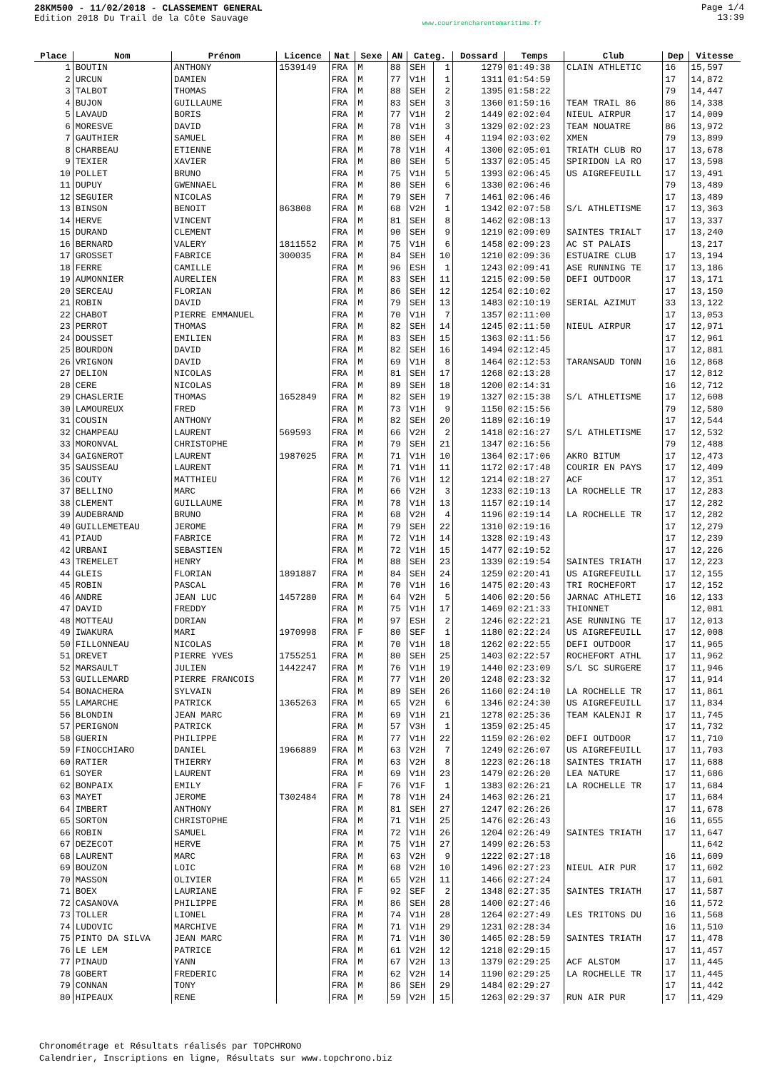28KM500 - 11/02/2018 - CLASSEMENT GENERAL
Edition 2018 Du Trail de la Côte Sauvage
www.courirencharentemaritime.fr
Page 1/4
13:39
| Place | Nom | Prénom | Licence | Nat | Sexe | AN | Categ. | | Dossard | Temps | Club | Dep | Vitesse |
| --- | --- | --- | --- | --- | --- | --- | --- | --- | --- | --- | --- | --- | --- |
| 1 | BOUTIN | ANTHONY | 1539149 | FRA | M | 88 | SEH | 1 | 1279 | 01:49:38 | CLAIN ATHLETIC | 16 | 15,597 |
| 2 | URCUN | DAMIEN | | FRA | M | 77 | V1H | 1 | 1311 | 01:54:59 | | 17 | 14,872 |
| 3 | TALBOT | THOMAS | | FRA | M | 88 | SEH | 2 | 1395 | 01:58:22 | | 79 | 14,447 |
| 4 | BUJON | GUILLAUME | | FRA | M | 83 | SEH | 3 | 1360 | 01:59:16 | TEAM TRAIL 86 | 86 | 14,338 |
| 5 | LAVAUD | BORIS | | FRA | M | 77 | V1H | 2 | 1449 | 02:02:04 | NIEUL AIRPUR | 17 | 14,009 |
| 6 | MORESVE | DAVID | | FRA | M | 78 | V1H | 3 | 1329 | 02:02:23 | TEAM NOUATRE | 86 | 13,972 |
| 7 | GAUTHIER | SAMUEL | | FRA | M | 80 | SEH | 4 | 1194 | 02:03:02 | XMEN | 79 | 13,899 |
| 8 | CHARBEAU | ETIENNE | | FRA | M | 78 | V1H | 4 | 1300 | 02:05:01 | TRIATH CLUB RO | 17 | 13,678 |
| 9 | TEXIER | XAVIER | | FRA | M | 80 | SEH | 5 | 1337 | 02:05:45 | SPIRIDON LA RO | 17 | 13,598 |
| 10 | POLLET | BRUNO | | FRA | M | 75 | V1H | 5 | 1393 | 02:06:45 | US AIGREFEUILL | 17 | 13,491 |
| 11 | DUPUY | GWENNAEL | | FRA | M | 80 | SEH | 6 | 1330 | 02:06:46 | | 79 | 13,489 |
| 12 | SEGUIER | NICOLAS | | FRA | M | 79 | SEH | 7 | 1461 | 02:06:46 | | 17 | 13,489 |
| 13 | BINSON | BENOIT | 863808 | FRA | M | 68 | V2H | 1 | 1342 | 02:07:58 | S/L ATHLETISME | 17 | 13,363 |
| 14 | HERVE | VINCENT | | FRA | M | 81 | SEH | 8 | 1462 | 02:08:13 | | 17 | 13,337 |
| 15 | DURAND | CLEMENT | | FRA | M | 90 | SEH | 9 | 1219 | 02:09:09 | SAINTES TRIALT | 17 | 13,240 |
| 16 | BERNARD | VALERY | 1811552 | FRA | M | 75 | V1H | 6 | 1458 | 02:09:23 | AC ST PALAIS | | 13,217 |
| 17 | GROSSET | FABRICE | 300035 | FRA | M | 84 | SEH | 10 | 1210 | 02:09:36 | ESTUAIRE CLUB | 17 | 13,194 |
| 18 | FERRE | CAMILLE | | FRA | M | 96 | ESH | 1 | 1243 | 02:09:41 | ASE RUNNING TE | 17 | 13,186 |
| 19 | AUMONNIER | AURELIEN | | FRA | M | 83 | SEH | 11 | 1215 | 02:09:50 | DEFI OUTDOOR | 17 | 13,171 |
| 20 | SERCEAU | FLORIAN | | FRA | M | 86 | SEH | 12 | 1254 | 02:10:02 | | 17 | 13,150 |
| 21 | ROBIN | DAVID | | FRA | M | 79 | SEH | 13 | 1483 | 02:10:19 | SERIAL AZIMUT | 33 | 13,122 |
| 22 | CHABOT | PIERRE EMMANUEL | | FRA | M | 70 | V1H | 7 | 1357 | 02:11:00 | | 17 | 13,053 |
| 23 | PERROT | THOMAS | | FRA | M | 82 | SEH | 14 | 1245 | 02:11:50 | NIEUL AIRPUR | 17 | 12,971 |
| 24 | DOUSSET | EMILIEN | | FRA | M | 83 | SEH | 15 | 1363 | 02:11:56 | | 17 | 12,961 |
| 25 | BOURDON | DAVID | | FRA | M | 82 | SEH | 16 | 1494 | 02:12:45 | | 17 | 12,881 |
| 26 | VRIGNON | DAVID | | FRA | M | 69 | V1H | 8 | 1464 | 02:12:53 | TARANSAUD TONN | 16 | 12,868 |
| 27 | DELION | NICOLAS | | FRA | M | 81 | SEH | 17 | 1268 | 02:13:28 | | 17 | 12,812 |
| 28 | CERE | NICOLAS | | FRA | M | 89 | SEH | 18 | 1200 | 02:14:31 | | 16 | 12,712 |
| 29 | CHASLERIE | THOMAS | 1652849 | FRA | M | 82 | SEH | 19 | 1327 | 02:15:38 | S/L ATHLETISME | 17 | 12,608 |
| 30 | LAMOUREUX | FRED | | FRA | M | 73 | V1H | 9 | 1150 | 02:15:56 | | 79 | 12,580 |
| 31 | COUSIN | ANTHONY | | FRA | M | 82 | SEH | 20 | 1189 | 02:16:19 | | 17 | 12,544 |
| 32 | CHAMPEAU | LAURENT | 569593 | FRA | M | 66 | V2H | 2 | 1418 | 02:16:27 | S/L ATHLETISME | 17 | 12,532 |
| 33 | MORONVAL | CHRISTOPHE | | FRA | M | 79 | SEH | 21 | 1347 | 02:16:56 | | 79 | 12,488 |
| 34 | GAIGNEROT | LAURENT | 1987025 | FRA | M | 71 | V1H | 10 | 1364 | 02:17:06 | AKRO BITUM | 17 | 12,473 |
| 35 | SAUSSEAU | LAURENT | | FRA | M | 71 | V1H | 11 | 1172 | 02:17:48 | COURIR EN PAYS | 17 | 12,409 |
| 36 | COUTY | MATTHIEU | | FRA | M | 76 | V1H | 12 | 1214 | 02:18:27 | ACF | 17 | 12,351 |
| 37 | BELLINO | MARC | | FRA | M | 66 | V2H | 3 | 1233 | 02:19:13 | LA ROCHELLE TR | 17 | 12,283 |
| 38 | CLEMENT | GUILLAUME | | FRA | M | 78 | V1H | 13 | 1157 | 02:19:14 | | 17 | 12,282 |
| 39 | AUDEBRAND | BRUNO | | FRA | M | 68 | V2H | 4 | 1196 | 02:19:14 | LA ROCHELLE TR | 17 | 12,282 |
| 40 | GUILLEMETEAU | JEROME | | FRA | M | 79 | SEH | 22 | 1310 | 02:19:16 | | 17 | 12,279 |
| 41 | PIAUD | FABRICE | | FRA | M | 72 | V1H | 14 | 1328 | 02:19:43 | | 17 | 12,239 |
| 42 | URBANI | SEBASTIEN | | FRA | M | 72 | V1H | 15 | 1477 | 02:19:52 | | 17 | 12,226 |
| 43 | TREMELET | HENRY | | FRA | M | 88 | SEH | 23 | 1339 | 02:19:54 | SAINTES TRIATH | 17 | 12,223 |
| 44 | GLEIS | FLORIAN | 1891887 | FRA | M | 84 | SEH | 24 | 1259 | 02:20:41 | US AIGREFEUILL | 17 | 12,155 |
| 45 | ROBIN | PASCAL | | FRA | M | 70 | V1H | 16 | 1475 | 02:20:43 | TRI ROCHEFORT | 17 | 12,152 |
| 46 | ANDRE | JEAN LUC | 1457280 | FRA | M | 64 | V2H | 5 | 1406 | 02:20:56 | JARNAC ATHLETI | 16 | 12,133 |
| 47 | DAVID | FREDDY | | FRA | M | 75 | V1H | 17 | 1469 | 02:21:33 | THIONNET | | 12,081 |
| 48 | MOTTEAU | DORIAN | | FRA | M | 97 | ESH | 2 | 1246 | 02:22:21 | ASE RUNNING TE | 17 | 12,013 |
| 49 | IWAKURA | MARI | 1970998 | FRA | F | 80 | SEF | 1 | 1180 | 02:22:24 | US AIGREFEUILL | 17 | 12,008 |
| 50 | FILLONNEAU | NICOLAS | | FRA | M | 70 | V1H | 18 | 1262 | 02:22:55 | DEFI OUTDOOR | 17 | 11,965 |
| 51 | DREVET | PIERRE YVES | 1755251 | FRA | M | 80 | SEH | 25 | 1403 | 02:22:57 | ROCHEFORT ATHL | 17 | 11,962 |
| 52 | MARSAULT | JULIEN | 1442247 | FRA | M | 76 | V1H | 19 | 1440 | 02:23:09 | S/L SC SURGERE | 17 | 11,946 |
| 53 | GUILLEMARD | PIERRE FRANCOIS | | FRA | M | 77 | V1H | 20 | 1248 | 02:23:32 | | 17 | 11,914 |
| 54 | BONACHERA | SYLVAIN | | FRA | M | 89 | SEH | 26 | 1160 | 02:24:10 | LA ROCHELLE TR | 17 | 11,861 |
| 55 | LAMARCHE | PATRICK | 1365263 | FRA | M | 65 | V2H | 6 | 1346 | 02:24:30 | US AIGREFEUILL | 17 | 11,834 |
| 56 | BLONDIN | JEAN MARC | | FRA | M | 69 | V1H | 21 | 1278 | 02:25:36 | TEAM KALENJI R | 17 | 11,745 |
| 57 | PERIGNON | PATRICK | | FRA | M | 57 | V3H | 1 | 1359 | 02:25:45 | | 17 | 11,732 |
| 58 | GUERIN | PHILIPPE | | FRA | M | 77 | V1H | 22 | 1159 | 02:26:02 | DEFI OUTDOOR | 17 | 11,710 |
| 59 | FINOCCHIARO | DANIEL | 1966889 | FRA | M | 63 | V2H | 7 | 1249 | 02:26:07 | US AIGREFEUILL | 17 | 11,703 |
| 60 | RATIER | THIERRY | | FRA | M | 63 | V2H | 8 | 1223 | 02:26:18 | SAINTES TRIATH | 17 | 11,688 |
| 61 | SOYER | LAURENT | | FRA | M | 69 | V1H | 23 | 1479 | 02:26:20 | LEA NATURE | 17 | 11,686 |
| 62 | BONPAIX | EMILY | | FRA | F | 76 | V1F | 1 | 1383 | 02:26:21 | LA ROCHELLE TR | 17 | 11,684 |
| 63 | MAYET | JEROME | T302484 | FRA | M | 78 | V1H | 24 | 1463 | 02:26:21 | | 17 | 11,684 |
| 64 | IMBERT | ANTHONY | | FRA | M | 81 | SEH | 27 | 1247 | 02:26:26 | | 17 | 11,678 |
| 65 | SORTON | CHRISTOPHE | | FRA | M | 71 | V1H | 25 | 1476 | 02:26:43 | | 16 | 11,655 |
| 66 | ROBIN | SAMUEL | | FRA | M | 72 | V1H | 26 | 1204 | 02:26:49 | SAINTES TRIATH | 17 | 11,647 |
| 67 | DEZECOT | HERVE | | FRA | M | 75 | V1H | 27 | 1499 | 02:26:53 | | | 11,642 |
| 68 | LAURENT | MARC | | FRA | M | 63 | V2H | 9 | 1222 | 02:27:18 | | 16 | 11,609 |
| 69 | BOUZON | LOIC | | FRA | M | 68 | V2H | 10 | 1496 | 02:27:23 | NIEUL AIR PUR | 17 | 11,602 |
| 70 | MASSON | OLIVIER | | FRA | M | 65 | V2H | 11 | 1466 | 02:27:24 | | 17 | 11,601 |
| 71 | BOEX | LAURIANE | | FRA | F | 92 | SEF | 2 | 1348 | 02:27:35 | SAINTES TRIATH | 17 | 11,587 |
| 72 | CASANOVA | PHILIPPE | | FRA | M | 86 | SEH | 28 | 1400 | 02:27:46 | | 16 | 11,572 |
| 73 | TOLLER | LIONEL | | FRA | M | 74 | V1H | 28 | 1264 | 02:27:49 | LES TRITONS DU | 16 | 11,568 |
| 74 | LUDOVIC | MARCHIVE | | FRA | M | 71 | V1H | 29 | 1231 | 02:28:34 | | 16 | 11,510 |
| 75 | PINTO DA SILVA | JEAN MARC | | FRA | M | 71 | V1H | 30 | 1465 | 02:28:59 | SAINTES TRIATH | 17 | 11,478 |
| 76 | LE LEM | PATRICE | | FRA | M | 61 | V2H | 12 | 1218 | 02:29:15 | | 17 | 11,457 |
| 77 | PINAUD | YANN | | FRA | M | 67 | V2H | 13 | 1379 | 02:29:25 | ACF ALSTOM | 17 | 11,445 |
| 78 | GOBERT | FREDERIC | | FRA | M | 62 | V2H | 14 | 1190 | 02:29:25 | LA ROCHELLE TR | 17 | 11,445 |
| 79 | CONNAN | TONY | | FRA | M | 86 | SEH | 29 | 1484 | 02:29:27 | | 17 | 11,442 |
| 80 | HIPEAUX | RENE | | FRA | M | 59 | V2H | 15 | 1263 | 02:29:37 | RUN AIR PUR | 17 | 11,429 |
Chronométrage et Résultats réalisés par TOPCHRONO
Calendrier, Inscriptions en ligne, Résultats sur www.topchrono.biz